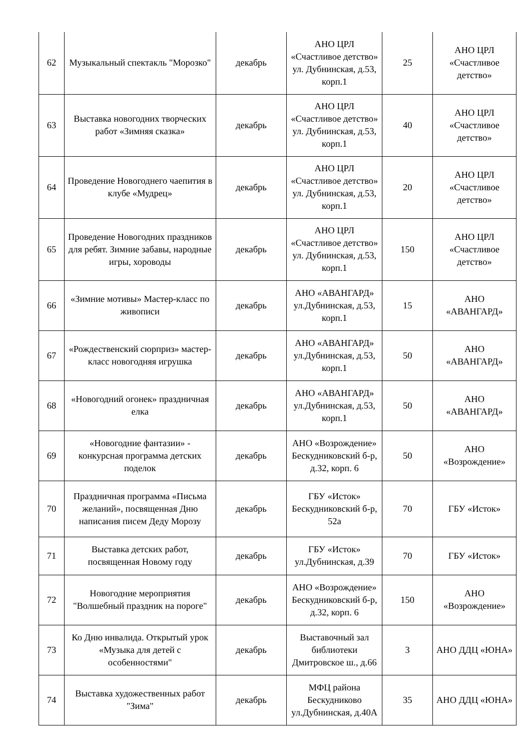| 62 | Музыкальный спектакль "Морозко" | декабрь | АНО ЦРЛ «Счастливое детство» ул. Дубнинская, д.53, корп.1 | 25 | АНО ЦРЛ «Счастливое детство» |
| 63 | Выставка новогодних творческих работ «Зимняя сказка» | декабрь | АНО ЦРЛ «Счастливое детство» ул. Дубнинская, д.53, корп.1 | 40 | АНО ЦРЛ «Счастливое детство» |
| 64 | Проведение Новогоднего чаепития в клубе «Мудрец» | декабрь | АНО ЦРЛ «Счастливое детство» ул. Дубнинская, д.53, корп.1 | 20 | АНО ЦРЛ «Счастливое детство» |
| 65 | Проведение Новогодних праздников для ребят. Зимние забавы, народные игры, хороводы | декабрь | АНО ЦРЛ «Счастливое детство» ул. Дубнинская, д.53, корп.1 | 150 | АНО ЦРЛ «Счастливое детство» |
| 66 | «Зимние мотивы» Мастер-класс по живописи | декабрь | АНО «АВАНГАРД» ул.Дубнинская, д.53, корп.1 | 15 | АНО «АВАНГАРД» |
| 67 | «Рождественский сюрприз» мастер-класс новогодняя игрушка | декабрь | АНО «АВАНГАРД» ул.Дубнинская, д.53, корп.1 | 50 | АНО «АВАНГАРД» |
| 68 | «Новогодний огонек» праздничная елка | декабрь | АНО «АВАНГАРД» ул.Дубнинская, д.53, корп.1 | 50 | АНО «АВАНГАРД» |
| 69 | «Новогодние фантазии» - конкурсная программа детских поделок | декабрь | АНО «Возрождение» Бескудниковский б-р, д.32, корп. 6 | 50 | АНО «Возрождение» |
| 70 | Праздничная программа «Письма желаний», посвященная Дню написания писем Деду Морозу | декабрь | ГБУ «Исток» Бескудниковский б-р, 52а | 70 | ГБУ «Исток» |
| 71 | Выставка детских работ, посвященная Новому году | декабрь | ГБУ «Исток» ул.Дубнинская, д.39 | 70 | ГБУ «Исток» |
| 72 | Новогодние мероприятия "Волшебный праздник на пороге" | декабрь | АНО «Возрождение» Бескудниковский б-р, д.32, корп. 6 | 150 | АНО «Возрождение» |
| 73 | Ко Дню инвалида. Открытый урок «Музыка для детей с особенностями" | декабрь | Выставочный зал библиотеки Дмитровское ш., д.66 | 3 | АНО ДДЦ «ЮНА» |
| 74 | Выставка художественных работ "Зима" | декабрь | МФЦ района Бескудниково ул.Дубнинская, д.40А | 35 | АНО ДДЦ «ЮНА» |